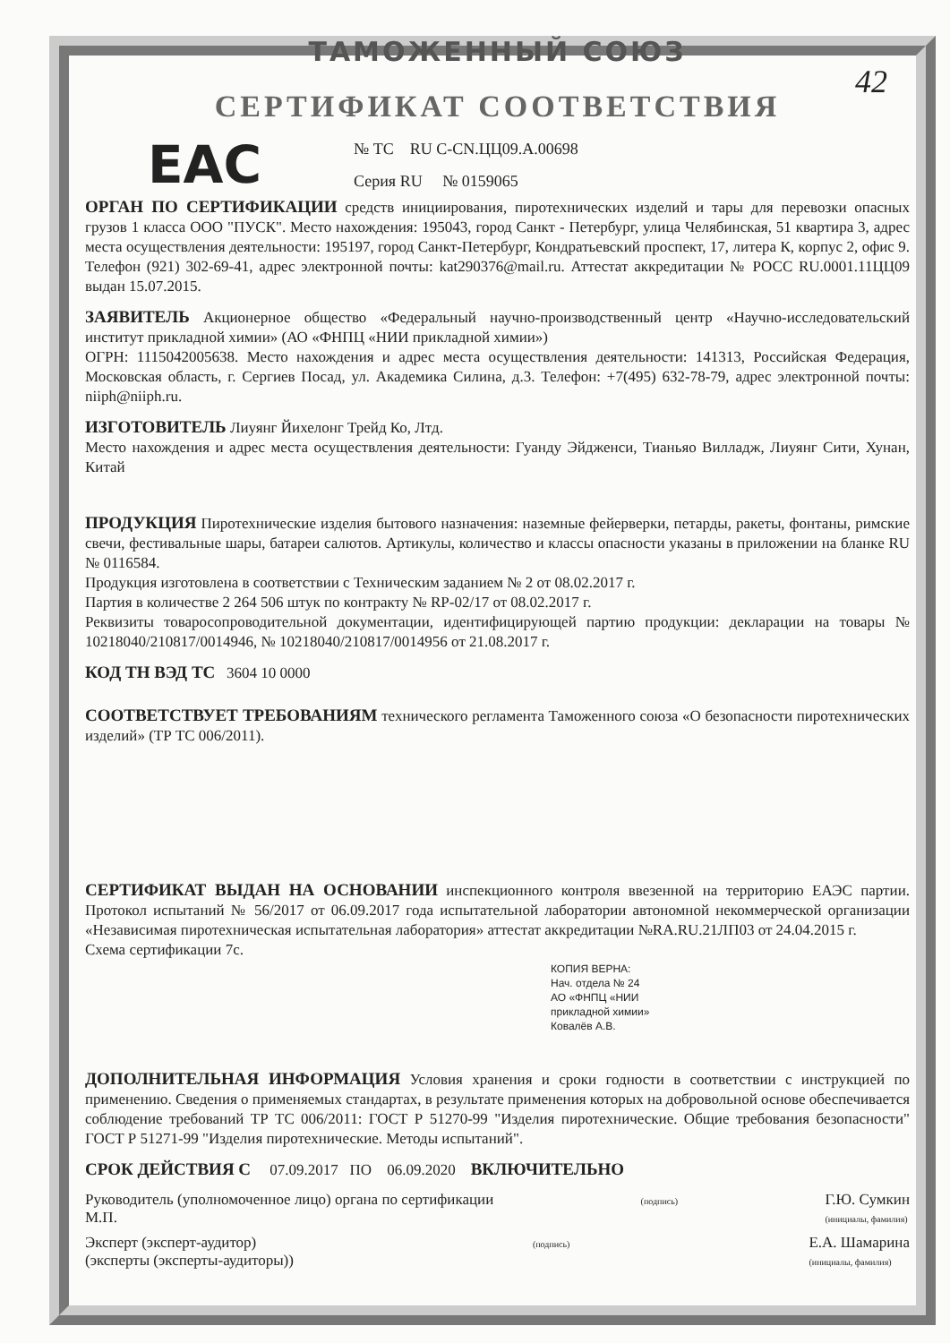42
EAC
ТАМОЖЕННЫЙ СОЮЗ
СЕРТИФИКАТ СООТВЕТСТВИЯ
№ ТС RU C-CN.ЦЦ09.А.00698
Серия RU № 0159065
ОРГАН ПО СЕРТИФИКАЦИИ средств инициирования, пиротехнических изделий и тары для перевозки опасных грузов 1 класса ООО "ПУСК". Место нахождения: 195043, город Санкт - Петербург, улица Челябинская, 51 квартира 3, адрес места осуществления деятельности: 195197, город Санкт-Петербург, Кондратьевский проспект, 17, литера К, корпус 2, офис 9. Телефон (921) 302-69-41, адрес электронной почты: kat290376@mail.ru. Аттестат аккредитации № РОСС RU.0001.11ЦЦ09 выдан 15.07.2015.
ЗАЯВИТЕЛЬ Акционерное общество «Федеральный научно-производственный центр «Научно-исследовательский институт прикладной химии» (АО «ФНПЦ «НИИ прикладной химии»)
ОГРН: 1115042005638. Место нахождения и адрес места осуществления деятельности: 141313, Российская Федерация, Московская область, г. Сергиев Посад, ул. Академика Силина, д.3. Телефон: +7(495) 632-78-79, адрес электронной почты: niiph@niiph.ru.
ИЗГОТОВИТЕЛЬ Лиуянг Йихелонг Трейд Ко, Лтд.
Место нахождения и адрес места осуществления деятельности: Гуанду Эйдженси, Тианьяо Вилладж, Лиуянг Сити, Хунан, Китай
ПРОДУКЦИЯ Пиротехнические изделия бытового назначения: наземные фейерверки, петарды, ракеты, фонтаны, римские свечи, фестивальные шары, батареи салютов. Артикулы, количество и классы опасности указаны в приложении на бланке RU № 0116584.
Продукция изготовлена в соответствии с Техническим заданием № 2 от 08.02.2017 г.
Партия в количестве 2 264 506 штук по контракту № RP-02/17 от 08.02.2017 г.
Реквизиты товаросопроводительной документации, идентифицирующей партию продукции: декларации на товары № 10218040/210817/0014946, № 10218040/210817/0014956 от 21.08.2017 г.
КОД ТН ВЭД ТС 3604 10 0000
СООТВЕТСТВУЕТ ТРЕБОВАНИЯМ технического регламента Таможенного союза «О безопасности пиротехнических изделий» (ТР ТС 006/2011).
СЕРТИФИКАТ ВЫДАН НА ОСНОВАНИИ инспекционного контроля ввезенной на территорию ЕАЭС партии. Протокол испытаний № 56/2017 от 06.09.2017 года испытательной лаборатории автономной некоммерческой организации «Независимая пиротехническая испытательная лаборатория» аттестат аккредитации №RA.RU.21ЛП03 от 24.04.2015 г.
Схема сертификации 7с.
КОПИЯ ВЕРНА:
Нач. отдела № 24
АО «ФНПЦ «НИИ
прикладной химии»
Ковалёв А.В.
ДОПОЛНИТЕЛЬНАЯ ИНФОРМАЦИЯ Условия хранения и сроки годности в соответствии с инструкцией по применению. Сведения о применяемых стандартах, в результате применения которых на добровольной основе обеспечивается соблюдение требований ТР ТС 006/2011: ГОСТ Р 51270-99 "Изделия пиротехнические. Общие требования безопасности" ГОСТ Р 51271-99 "Изделия пиротехнические. Методы испытаний".
СРОК ДЕЙСТВИЯ С 07.09.2017 ПО 06.09.2020 ВКЛЮЧИТЕЛЬНО
Руководитель (уполномоченное лицо) органа по сертификации
М.П. (подпись) Г.Ю. Сумкин
(инициалы, фамилия)
Эксперт (эксперт-аудитор)
(эксперты (эксперты-аудиторы)) (подпись) Е.А. Шамарина
(инициалы, фамилия)